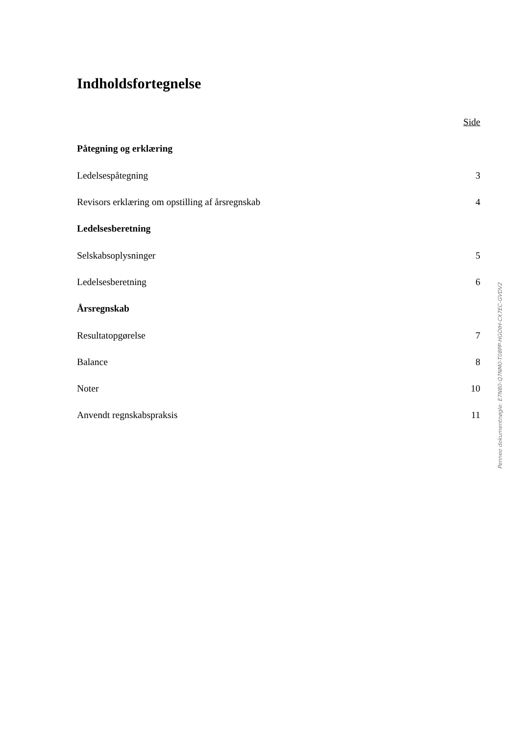Indholdsfortegnelse
Side
Påtegning og erklæring
Ledelsespåtegning 3
Revisors erklæring om opstilling af årsregnskab 4
Ledelsesberetning
Selskabsoplysninger 5
Ledelsesberetning 6
Årsregnskab
Resultatopgørelse 7
Balance 8
Noter 10
Anvendt regnskabspraksis 11
Penneo dokumentnøgle: E7N80-Q7NM0-T08PP-HGOIH-CX7EC-GVDV2